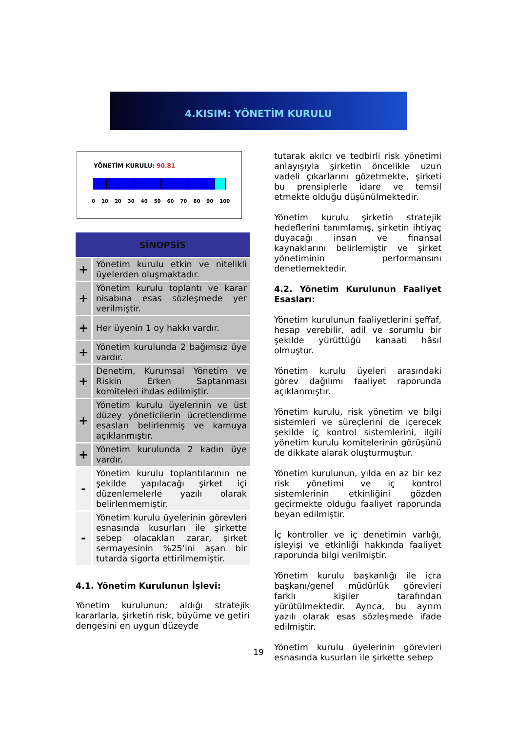4.KISIM: YÖNETİM KURULU
YÖNETİM KURULU: 90.81
0 10 20 30 40 50 60 70 80 90 100
| SİNOPSİS | |
| --- | --- |
| + | Yönetim kurulu etkin ve nitelikli üyelerden oluşmaktadır. |
| + | Yönetim kurulu toplantı ve karar nisabına esas sözleşmede yer verilmiştir. |
| + | Her üyenin 1 oy hakkı vardır. |
| + | Yönetim kurulunda 2 bağımsız üye vardır. |
| + | Denetim, Kurumsal Yönetim ve Riskin Erken Saptanması komiteleri ihdas edilmiştir. |
| + | Yönetim kurulu üyelerinin ve üst düzey yöneticilerin ücretlendirme esasları belirlenmiş ve kamuya açıklanmıştır. |
| + | Yönetim kurulunda 2 kadın üye vardır. |
| - | Yönetim kurulu toplantılarının ne şekilde yapılacağı şirket içi düzenlemelerle yazılı olarak belirlenmemiştir. |
| - | Yönetim kurulu üyelerinin görevleri esnasında kusurları ile şirkette sebep olacakları zarar, şirket sermayesinin %25’ini aşan bir tutarda sigorta ettirilmemiştir. |
4.1. Yönetim Kurulunun İşlevi:
Yönetim kurulunun; aldığı stratejik kararlarla, şirketin risk, büyüme ve getiri dengesini en uygun düzeyde
tutarak akılcı ve tedbirli risk yönetimi anlayışıyla şirketin öncelikle uzun vadeli çıkarlarını gözetmekte, şirketi bu prensiplerle idare ve temsil etmekte olduğu düşünülmektedir.
Yönetim kurulu şirketin stratejik hedeflerini tanımlamış, şirketin ihtiyaç duyacağı insan ve finansal kaynaklarını belirlemiştir ve şirket yönetiminin performansını denetlemektedir.
4.2. Yönetim Kurulunun Faaliyet Esasları:
Yönetim kurulunun faaliyetlerini şeffaf, hesap verebilir, adil ve sorumlu bir şekilde yürüttüğü kanaati hâsıl olmuştur.
Yönetim kurulu üyeleri arasındaki görev dağılımı faaliyet raporunda açıklanmıştır.
Yönetim kurulu, risk yönetim ve bilgi sistemleri ve süreçlerini de içerecek şekilde iç kontrol sistemlerini, ilgili yönetim kurulu komitelerinin görüşünü de dikkate alarak oluşturmuştur.
Yönetim kurulunun, yılda en az bir kez risk yönetimi ve iç kontrol sistemlerinin etkinliğini gözden geçirmekte olduğu faaliyet raporunda beyan edilmiştir.
İç kontroller ve iç denetimin varlığı, işleyişi ve etkinliği hakkında faaliyet raporunda bilgi verilmiştir.
Yönetim kurulu başkanlığı ile icra başkanı/genel müdürlük görevleri farklı kişiler tarafından yürütülmektedir. Ayrıca, bu ayrım yazılı olarak esas sözleşmede ifade edilmiştir.
Yönetim kurulu üyelerinin görevleri esnasında kusurları ile şirkette sebep
19